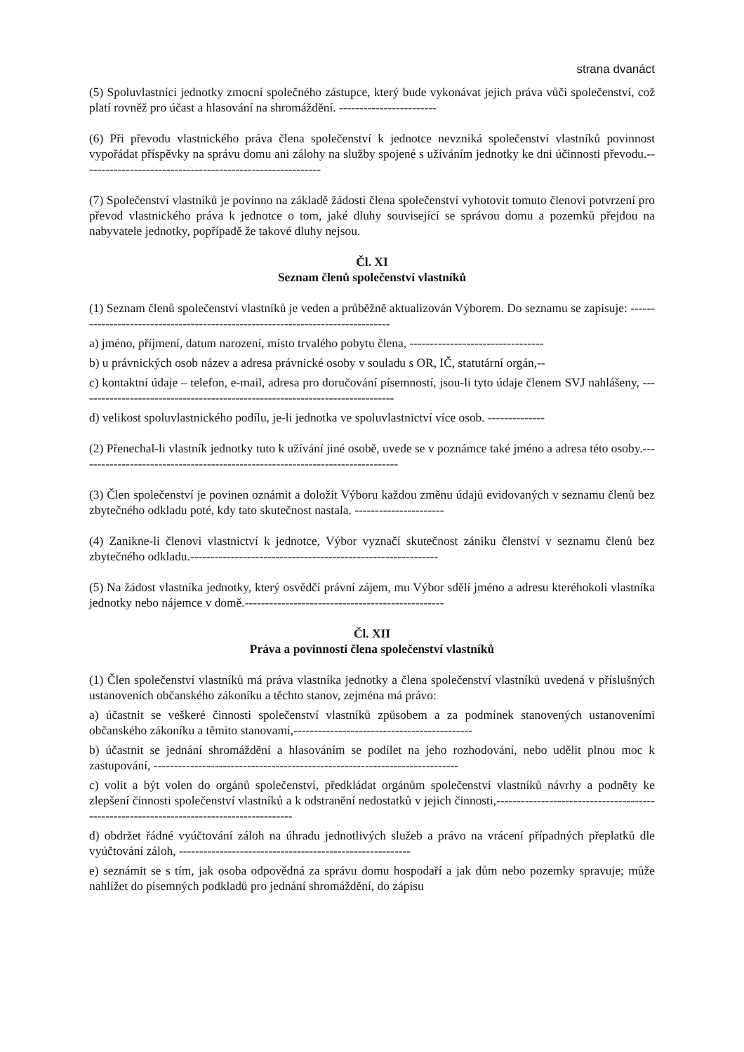strana dvanáct
(5) Spoluvlastníci jednotky zmocní společného zástupce, který bude vykonávat jejich práva vůči společenství, což platí rovněž pro účast a hlasování na shromáždění. ------------------------
(6) Při převodu vlastnického práva člena společenství k jednotce nevzniká společenství vlastníků povinnost vypořádat příspěvky na správu domu ani zálohy na služby spojené s užíváním jednotky ke dni účinnosti převodu.-----------------------------------------------------------
(7) Společenství vlastníků je povinno na základě žádosti člena společenství vyhotovit tomuto členovi potvrzení pro převod vlastnického práva k jednotce o tom, jaké dluhy související se správou domu a pozemků přejdou na nabyvatele jednotky, popřípadě že takové dluhy nejsou.
Čl. XI
Seznam členů společenství vlastníků
(1) Seznam členů společenství vlastníků je veden a průběžně aktualizován Výborem. Do seznamu se zapisuje: --------------------------------------------------------------------------------
a) jméno, příjmení, datum narození, místo trvalého pobytu člena, ---------------------------------
b) u právnických osob název a adresa právnické osoby v souladu s OR, IČ, statutární orgán,--
c) kontaktní údaje – telefon, e-mail, adresa pro doručování písemností, jsou-li tyto údaje členem SVJ nahlášeny, ------------------------------------------------------------------------------
d) velikost spoluvlastnického podílu, je-li jednotka ve spoluvlastnictví více osob. --------------
(2) Přenechal-li vlastník jednotky tuto k užívání jiné osobě, uvede se v poznámce také jméno a adresa této osoby.-------------------------------------------------------------------------------
(3) Člen společenství je povinen oznámit a doložit Výboru každou změnu údajů evidovaných v seznamu členů bez zbytečného odkladu poté, kdy tato skutečnost nastala. ----------------------
(4) Zanikne-li členovi vlastnictví k jednotce, Výbor vyznačí skutečnost zániku členství v seznamu členů bez zbytečného odkladu.-------------------------------------------------------------
(5) Na žádost vlastníka jednotky, který osvědčí právní zájem, mu Výbor sdělí jméno a adresu kteréhokoli vlastníka jednotky nebo nájemce v domě.-------------------------------------------------
Čl. XII
Práva a povinnosti člena společenství vlastníků
(1) Člen společenství vlastníků má práva vlastníka jednotky a člena společenství vlastníků uvedená v příslušných ustanoveních občanského zákoníku a těchto stanov, zejména má právo:
a) účastnit se veškeré činnosti společenství vlastníků způsobem a za podmínek stanovených ustanoveními občanského zákoníku a těmito stanovami,--------------------------------------------
b) účastnit se jednání shromáždění a hlasováním se podílet na jeho rozhodování, nebo udělit plnou moc k zastupování, ---------------------------------------------------------------------------
c) volit a být volen do orgánů společenství, předkládat orgánům společenství vlastníků návrhy a podněty ke zlepšení činnosti společenství vlastníků a k odstranění nedostatků v jejich činnosti,-----------------------------------------------------------------------------------------
d) obdržet řádné vyúčtování záloh na úhradu jednotlivých služeb a právo na vrácení případných přeplatků dle vyúčtování záloh, ---------------------------------------------------------
e) seznámit se s tím, jak osoba odpovědná za správu domu hospodaří a jak dům nebo pozemky spravuje; může nahlížet do písemných podkladů pro jednání shromáždění, do zápisu